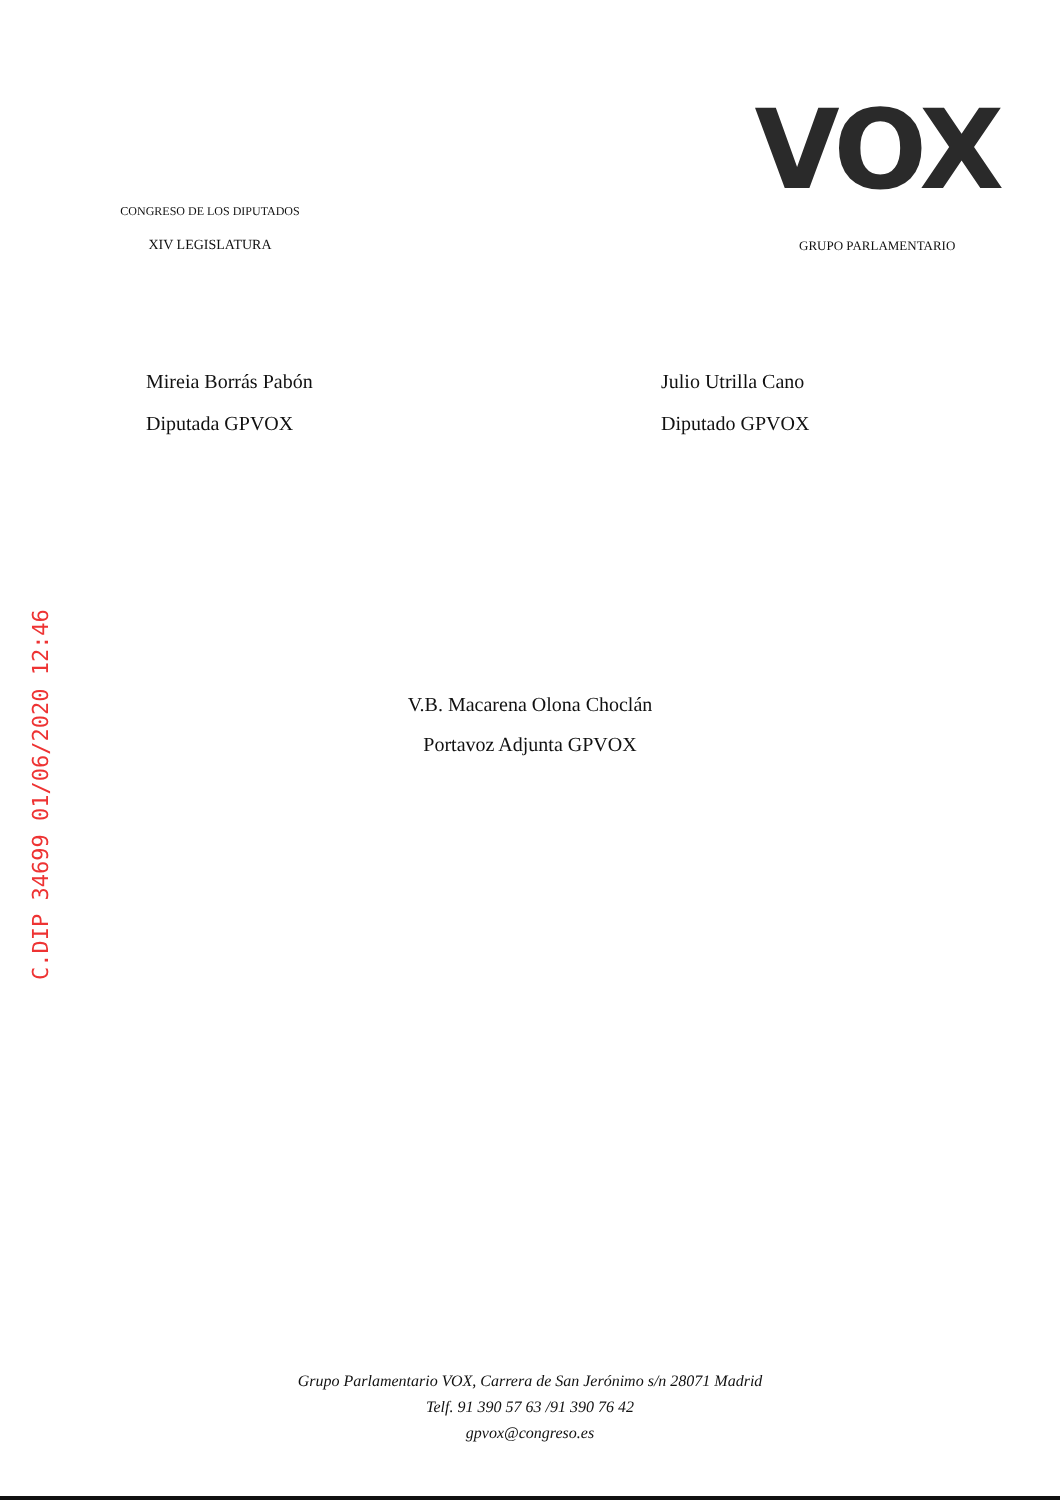CONGRESO DE LOS DIPUTADOS
XIV LEGISLATURA
VOX
GRUPO PARLAMENTARIO
Mireia Borrás Pabón
Diputada GPVOX
Julio Utrilla Cano
Diputado GPVOX
V.B. Macarena Olona Choclán
Portavoz Adjunta GPVOX
C.DIP 34699 01/06/2020 12:46
Grupo Parlamentario VOX, Carrera de San Jerónimo s/n 28071 Madrid
Telf. 91 390 57 63 /91 390 76 42
gpvox@congreso.es